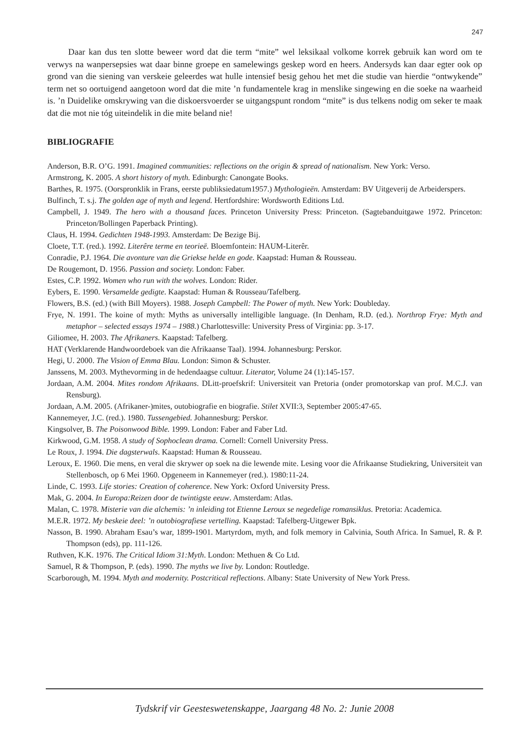247
Daar kan dus ten slotte beweer word dat die term “mite” wel leksikaal volkome korrek gebruik kan word om te verwys na wanpersepsies wat daar binne groepe en samelewings geskep word en heers. Andersyds kan daar egter ook op grond van die siening van verskeie geleerdes wat hulle intensief besig gehou het met die studie van hierdie “ontwykende” term net so oortuigend aangetoon word dat die mite ’n fundamentele krag in menslike singewing en die soeke na waarheid is. ’n Duidelike omskrywing van die diskoersvoerder se uitgangspunt rondom “mite” is dus telkens nodig om seker te maak dat die mot nie tóg uiteindelik in die mite beland nie!
BIBLIOGRAFIE
Anderson, B.R. O’G. 1991. Imagined communities: reflections on the origin & spread of nationalism. New York: Verso.
Armstrong, K. 2005. A short history of myth. Edinburgh: Canongate Books.
Barthes, R. 1975. (Oorspronklik in Frans, eerste publiksiedatum1957.) Mythologieën. Amsterdam: BV Uitgeverij de Arbeiderspers.
Bulfinch, T. s.j. The golden age of myth and legend. Hertfordshire: Wordsworth Editions Ltd.
Campbell, J. 1949. The hero with a thousand faces. Princeton University Press: Princeton. (Sagtebanduitgawe 1972. Princeton: Princeton/Bollingen Paperback Printing).
Claus, H. 1994. Gedichten 1948-1993. Amsterdam: De Bezige Bij.
Cloete, T.T. (red.). 1992. Literêre terme en teorieë. Bloemfontein: HAUM-Literêr.
Conradie, P.J. 1964. Die avonture van die Griekse helde en gode. Kaapstad: Human & Rousseau.
De Rougemont, D. 1956. Passion and society. London: Faber.
Estes, C.P. 1992. Women who run with the wolves. London: Rider.
Eybers, E. 1990. Versamelde gedigte. Kaapstad: Human & Rousseau/Tafelberg.
Flowers, B.S. (ed.) (with Bill Moyers). 1988. Joseph Campbell: The Power of myth. New York: Doubleday.
Frye, N. 1991. The koine of myth: Myths as universally intelligible language. (In Denham, R.D. (ed.). Northrop Frye: Myth and metaphor – selected essays 1974 – 1988.) Charlottesville: University Press of Virginia: pp. 3-17.
Giliomee, H. 2003. The Afrikaners. Kaapstad: Tafelberg.
HAT (Verklarende Handwoordeboek van die Afrikaanse Taal). 1994. Johannesburg: Perskor.
Hegi, U. 2000. The Vision of Emma Blau. London: Simon & Schuster.
Janssens, M. 2003. Mythevorming in de hedendaagse cultuur. Literator, Volume 24 (1):145-157.
Jordaan, A.M. 2004. Mites rondom Afrikaans. DLitt-proefskrif: Universiteit van Pretoria (onder promotorskap van prof. M.C.J. van Rensburg).
Jordaan, A.M. 2005. (Afrikaner-)mites, outobiografie en biografie. Stilet XVII:3, September 2005:47-65.
Kannemeyer, J.C. (red.). 1980. Tussengebied. Johannesburg: Perskor.
Kingsolver, B. The Poisonwood Bible. 1999. London: Faber and Faber Ltd.
Kirkwood, G.M. 1958. A study of Sophoclean drama. Cornell: Cornell University Press.
Le Roux, J. 1994. Die dagsterwals. Kaapstad: Human & Rousseau.
Leroux, E. 1960. Die mens, en veral die skrywer op soek na die lewende mite. Lesing voor die Afrikaanse Studiekring, Universiteit van Stellenbosch, op 6 Mei 1960. Opgeneem in Kannemeyer (red.). 1980:11-24.
Linde, C. 1993. Life stories: Creation of coherence. New York: Oxford University Press.
Mak, G. 2004. In Europa:Reizen door de twintigste eeuw. Amsterdam: Atlas.
Malan, C. 1978. Misterie van die alchemis: ’n inleiding tot Etienne Leroux se negedelige romansiklus. Pretoria: Academica.
M.E.R. 1972. My beskeie deel: ’n outobiografiese vertelling. Kaapstad: Tafelberg-Uitgewer Bpk.
Nasson, B. 1990. Abraham Esau’s war, 1899-1901. Martyrdom, myth, and folk memory in Calvinia, South Africa. In Samuel, R. & P. Thompson (eds), pp. 111-126.
Ruthven, K.K. 1976. The Critical Idiom 31:Myth. London: Methuen & Co Ltd.
Samuel, R & Thompson, P. (eds). 1990. The myths we live by. London: Routledge.
Scarborough, M. 1994. Myth and modernity. Postcritical reflections. Albany: State University of New York Press.
Tydskrif vir Geesteswetenskappe, Jaargang 48 No. 2: Junie 2008